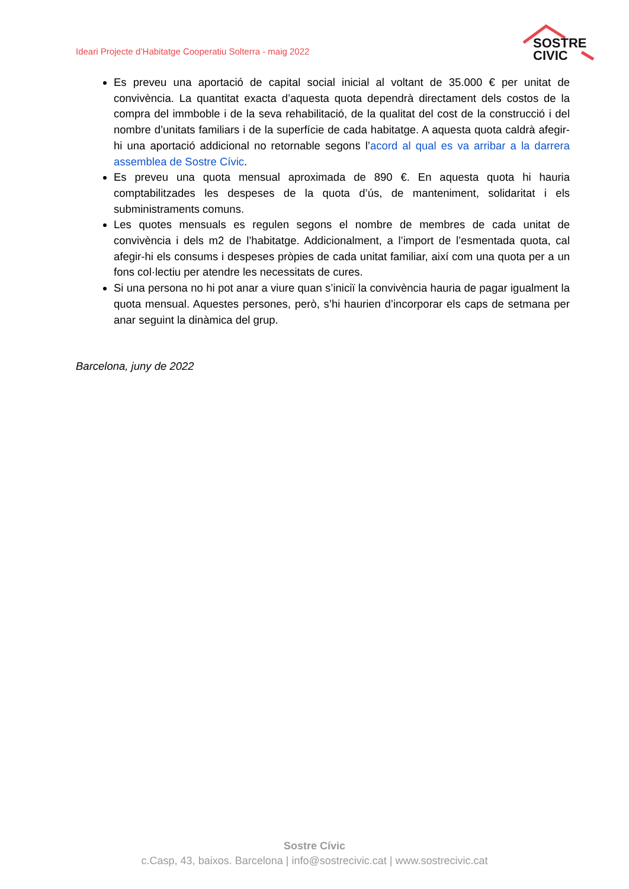Ideari Projecte d’Habitatge Cooperatiu Solterra - maig 2022
SOSTRE
CIVIC
Es preveu una aportació de capital social inicial al voltant de 35.000 € per unitat de convivència. La quantitat exacta d’aquesta quota dependrà directament dels costos de la compra del immboble i de la seva rehabilitació, de la qualitat del cost de la construcció i del nombre d’unitats familiars i de la superfície de cada habitatge. A aquesta quota caldrà afegir-hi una aportació addicional no retornable segons l’acord al qual es va arribar a la darrera assemblea de Sostre Cívic.
Es preveu una quota mensual aproximada de 890 €. En aquesta quota hi hauria comptabilitzades les despeses de la quota d’ús, de manteniment, solidaritat i els subministraments comuns.
Les quotes mensuals es regulen segons el nombre de membres de cada unitat de convivència i dels m2 de l’habitatge. Addicionalment, a l’import de l’esmentada quota, cal afegir-hi els consums i despeses pròpies de cada unitat familiar, així com una quota per a un fons col·lectiu per atendre les necessitats de cures.
Si una persona no hi pot anar a viure quan s’iniciï la convivència hauria de pagar igualment la quota mensual. Aquestes persones, però, s’hi haurien d’incorporar els caps de setmana per anar seguint la dinàmica del grup.
Barcelona, juny de 2022
Sostre Cívic
c.Casp, 43, baixos. Barcelona | info@sostrecivic.cat | www.sostrecivic.cat